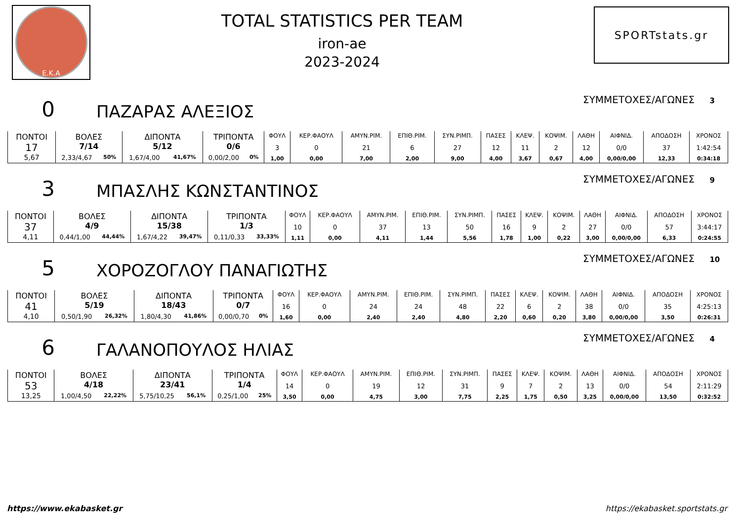Ε.Κ.Α
TOTAL STATISTICS PER TEAM
iron-ae
2023-2024
SPORTstats.gr
0
ΠΑΖΑΡΑΣ ΑΛΕΞΙΟΣ
ΣΥΜΜΕΤΟΧΕΣ/ΑΓΩΝΕΣ 3
| ΠΟΝΤΟΙ 17 5,67 | ΒΟΛΕΣ 7/14 2,33/4,67 50% | ΔΙΠΟΝΤΑ 5/12 1,67/4,00 41,67% | ΤΡΙΠΟΝΤΑ 0/6 0,00/2,00 0% | ΦΟΥΛ 3 1,00 | ΚΕΡ.ΦΑΟΥΛ 0 0,00 | ΑΜΥΝ.ΡΙΜ. 21 7,00 | ΕΠΙΘ.ΡΙΜ. 6 2,00 | ΣΥΝ.ΡΙΜΠ. 27 9,00 | ΠΑΣΕΣ 12 4,00 | ΚΛΕΨ. 11 3,67 | ΚΟΨΙΜ. 2 0,67 | ΛΑΘΗ 12 4,00 | ΑΙΦΝΙΔ. 0/0 0,00/0,00 | ΑΠΟΔΟΣΗ 37 12,33 | ΧΡΟΝΟΣ 1:42:54 0:34:18 |
3
ΜΠΑΣΛΗΣ ΚΩΝΣΤΑΝΤΙΝΟΣ
ΣΥΜΜΕΤΟΧΕΣ/ΑΓΩΝΕΣ 9
| ΠΟΝΤΟΙ 37 4,11 | ΒΟΛΕΣ 4/9 0,44/1,00 44,44% | ΔΙΠΟΝΤΑ 15/38 1,67/4,22 39,47% | ΤΡΙΠΟΝΤΑ 1/3 0,11/0,33 33,33% | ΦΟΥΛ 10 1,11 | ΚΕΡ.ΦΑΟΥΛ 0 0,00 | ΑΜΥΝ.ΡΙΜ. 37 4,11 | ΕΠΙΘ.ΡΙΜ. 13 1,44 | ΣΥΝ.ΡΙΜΠ. 50 5,56 | ΠΑΣΕΣ 16 1,78 | ΚΛΕΨ. 9 1,00 | ΚΟΨΙΜ. 2 0,22 | ΛΑΘΗ 27 3,00 | ΑΙΦΝΙΔ. 0/0 0,00/0,00 | ΑΠΟΔΟΣΗ 57 6,33 | ΧΡΟΝΟΣ 3:44:17 0:24:55 |
5
ΧΟΡΟΖΟΓΛΟΥ ΠΑΝΑΓΙΩΤΗΣ
ΣΥΜΜΕΤΟΧΕΣ/ΑΓΩΝΕΣ 10
| ΠΟΝΤΟΙ 41 4,10 | ΒΟΛΕΣ 5/19 0,50/1,90 26,32% | ΔΙΠΟΝΤΑ 18/43 1,80/4,30 41,86% | ΤΡΙΠΟΝΤΑ 0/7 0,00/0,70 0% | ΦΟΥΛ 16 1,60 | ΚΕΡ.ΦΑΟΥΛ 0 0,00 | ΑΜΥΝ.ΡΙΜ. 24 2,40 | ΕΠΙΘ.ΡΙΜ. 24 2,40 | ΣΥΝ.ΡΙΜΠ. 48 4,80 | ΠΑΣΕΣ 22 2,20 | ΚΛΕΨ. 6 0,60 | ΚΟΨΙΜ. 2 0,20 | ΛΑΘΗ 38 3,80 | ΑΙΦΝΙΔ. 0/0 0,00/0,00 | ΑΠΟΔΟΣΗ 35 3,50 | ΧΡΟΝΟΣ 4:25:13 0:26:31 |
6
ΓΑΛΑΝΟΠΟΥΛΟΣ ΗΛΙΑΣ
ΣΥΜΜΕΤΟΧΕΣ/ΑΓΩΝΕΣ 4
| ΠΟΝΤΟΙ 53 13,25 | ΒΟΛΕΣ 4/18 1,00/4,50 22,22% | ΔΙΠΟΝΤΑ 23/41 5,75/10,25 56,1% | ΤΡΙΠΟΝΤΑ 1/4 0,25/1,00 25% | ΦΟΥΛ 14 3,50 | ΚΕΡ.ΦΑΟΥΛ 0 0,00 | ΑΜΥΝ.ΡΙΜ. 19 4,75 | ΕΠΙΘ.ΡΙΜ. 12 3,00 | ΣΥΝ.ΡΙΜΠ. 31 7,75 | ΠΑΣΕΣ 9 2,25 | ΚΛΕΨ. 7 1,75 | ΚΟΨΙΜ. 2 0,50 | ΛΑΘΗ 13 3,25 | ΑΙΦΝΙΔ. 0/0 0,00/0,00 | ΑΠΟΔΟΣΗ 54 13,50 | ΧΡΟΝΟΣ 2:11:29 0:32:52 |
https://www.ekabasket.gr https://ekabasket.sportstats.gr